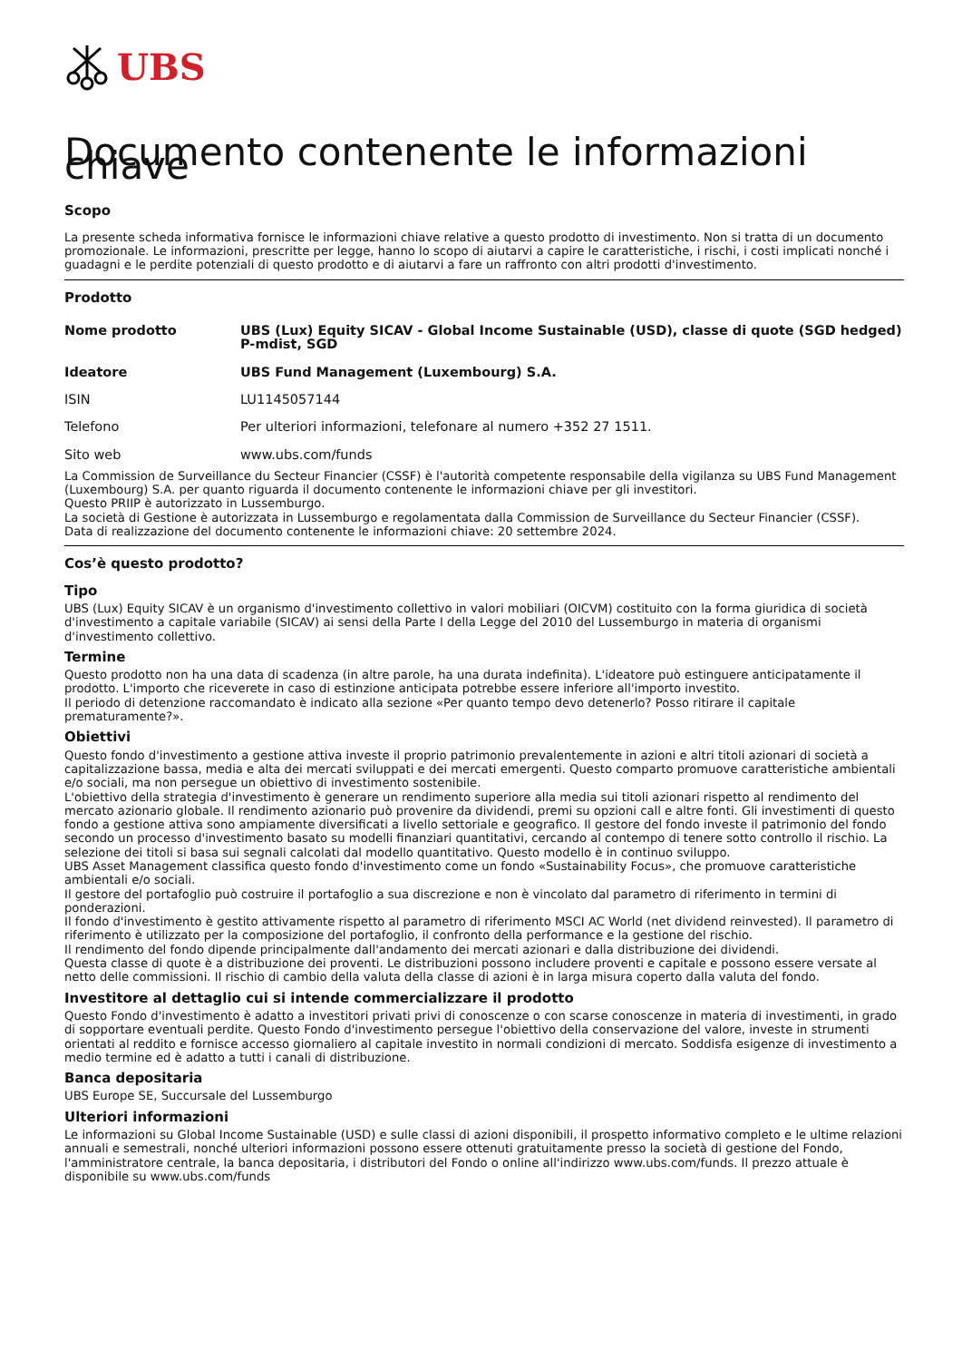UBS
Documento contenente le informazioni chiave
Scopo
La presente scheda informativa fornisce le informazioni chiave relative a questo prodotto di investimento. Non si tratta di un documento promozionale. Le informazioni, prescritte per legge, hanno lo scopo di aiutarvi a capire le caratteristiche, i rischi, i costi implicati nonché i guadagni e le perdite potenziali di questo prodotto e di aiutarvi a fare un raffronto con altri prodotti d'investimento.
Prodotto
| Nome prodotto | UBS (Lux) Equity SICAV - Global Income Sustainable (USD), classe di quote (SGD hedged) P-mdist, SGD |
| Ideatore | UBS Fund Management (Luxembourg) S.A. |
| ISIN | LU1145057144 |
| Telefono | Per ulteriori informazioni, telefonare al numero +352 27 1511. |
| Sito web | www.ubs.com/funds |
La Commission de Surveillance du Secteur Financier (CSSF) è l'autorità competente responsabile della vigilanza su UBS Fund Management (Luxembourg) S.A. per quanto riguarda il documento contenente le informazioni chiave per gli investitori.
Questo PRIIP è autorizzato in Lussemburgo.
La società di Gestione è autorizzata in Lussemburgo e regolamentata dalla Commission de Surveillance du Secteur Financier (CSSF).
Data di realizzazione del documento contenente le informazioni chiave: 20 settembre 2024.
Cos’è questo prodotto?
Tipo
UBS (Lux) Equity SICAV è un organismo d'investimento collettivo in valori mobiliari (OICVM) costituito con la forma giuridica di società d'investimento a capitale variabile (SICAV) ai sensi della Parte I della Legge del 2010 del Lussemburgo in materia di organismi d'investimento collettivo.
Termine
Questo prodotto non ha una data di scadenza (in altre parole, ha una durata indefinita). L'ideatore può estinguere anticipatamente il prodotto. L'importo che riceverete in caso di estinzione anticipata potrebbe essere inferiore all'importo investito.
Il periodo di detenzione raccomandato è indicato alla sezione «Per quanto tempo devo detenerlo? Posso ritirare il capitale prematuramente?».
Obiettivi
Questo fondo d'investimento a gestione attiva investe il proprio patrimonio prevalentemente in azioni e altri titoli azionari di società a capitalizzazione bassa, media e alta dei mercati sviluppati e dei mercati emergenti. Questo comparto promuove caratteristiche ambientali e/o sociali, ma non persegue un obiettivo di investimento sostenibile.
L'obiettivo della strategia d'investimento è generare un rendimento superiore alla media sui titoli azionari rispetto al rendimento del mercato azionario globale. Il rendimento azionario può provenire da dividendi, premi su opzioni call e altre fonti. Gli investimenti di questo fondo a gestione attiva sono ampiamente diversificati a livello settoriale e geografico. Il gestore del fondo investe il patrimonio del fondo secondo un processo d'investimento basato su modelli finanziari quantitativi, cercando al contempo di tenere sotto controllo il rischio. La selezione dei titoli si basa sui segnali calcolati dal modello quantitativo. Questo modello è in continuo sviluppo.
UBS Asset Management classifica questo fondo d'investimento come un fondo «Sustainability Focus», che promuove caratteristiche ambientali e/o sociali.
Il gestore del portafoglio può costruire il portafoglio a sua discrezione e non è vincolato dal parametro di riferimento in termini di ponderazioni.
Il fondo d'investimento è gestito attivamente rispetto al parametro di riferimento MSCI AC World (net dividend reinvested). Il parametro di riferimento è utilizzato per la composizione del portafoglio, il confronto della performance e la gestione del rischio.
Il rendimento del fondo dipende principalmente dall'andamento dei mercati azionari e dalla distribuzione dei dividendi.
Questa classe di quote è a distribuzione dei proventi. Le distribuzioni possono includere proventi e capitale e possono essere versate al netto delle commissioni. Il rischio di cambio della valuta della classe di azioni è in larga misura coperto dalla valuta del fondo.
Investitore al dettaglio cui si intende commercializzare il prodotto
Questo Fondo d'investimento è adatto a investitori privati privi di conoscenze o con scarse conoscenze in materia di investimenti, in grado di sopportare eventuali perdite. Questo Fondo d'investimento persegue l'obiettivo della conservazione del valore, investe in strumenti orientati al reddito e fornisce accesso giornaliero al capitale investito in normali condizioni di mercato. Soddisfa esigenze di investimento a medio termine ed è adatto a tutti i canali di distribuzione.
Banca depositaria
UBS Europe SE, Succursale del Lussemburgo
Ulteriori informazioni
Le informazioni su Global Income Sustainable (USD) e sulle classi di azioni disponibili, il prospetto informativo completo e le ultime relazioni annuali e semestrali, nonché ulteriori informazioni possono essere ottenuti gratuitamente presso la società di gestione del Fondo, l'amministratore centrale, la banca depositaria, i distributori del Fondo o online all'indirizzo www.ubs.com/funds. Il prezzo attuale è disponibile su www.ubs.com/funds